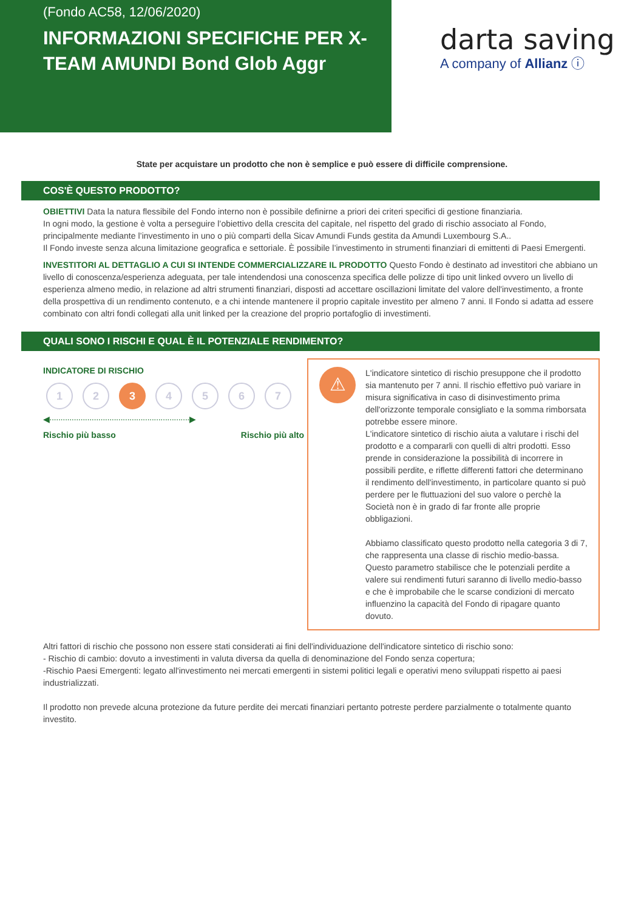(Fondo AC58, 12/06/2020)
INFORMAZIONI SPECIFICHE PER X-TEAM AMUNDI Bond Glob Aggr
darta saving
A company of Allianz ⓘ
State per acquistare un prodotto che non è semplice e può essere di difficile comprensione.
COS'È QUESTO PRODOTTO?
OBIETTIVI Data la natura flessibile del Fondo interno non è possibile definirne a priori dei criteri specifici di gestione finanziaria.
In ogni modo, la gestione è volta a perseguire l’obiettivo della crescita del capitale, nel rispetto del grado di rischio associato al Fondo, principalmente mediante l’investimento in uno o più comparti della Sicav Amundi Funds gestita da Amundi Luxembourg S.A..
Il Fondo investe senza alcuna limitazione geografica e settoriale. È possibile l’investimento in strumenti finanziari di emittenti di Paesi Emergenti.
INVESTITORI AL DETTAGLIO A CUI SI INTENDE COMMERCIALIZZARE IL PRODOTTO Questo Fondo è destinato ad investitori che abbiano un livello di conoscenza/esperienza adeguata, per tale intendendosi una conoscenza specifica delle polizze di tipo unit linked ovvero un livello di esperienza almeno medio, in relazione ad altri strumenti finanziari, disposti ad accettare oscillazioni limitate del valore dell'investimento, a fronte della prospettiva di un rendimento contenuto, e a chi intende mantenere il proprio capitale investito per almeno 7 anni. Il Fondo si adatta ad essere combinato con altri fondi collegati alla unit linked per la creazione del proprio portafoglio di investimenti.
QUALI SONO I RISCHI E QUAL È IL POTENZIALE RENDIMENTO?
INDICATORE DI RISCHIO
1 2 3 4 5 6 7
◀·······························································▶
Rischio più basso Rischio più alto
⚠
L'indicatore sintetico di rischio presuppone che il prodotto sia mantenuto per 7 anni. Il rischio effettivo può variare in misura significativa in caso di disinvestimento prima dell'orizzonte temporale consigliato e la somma rimborsata potrebbe essere minore.
L'indicatore sintetico di rischio aiuta a valutare i rischi del prodotto e a compararli con quelli di altri prodotti. Esso prende in considerazione la possibilità di incorrere in possibili perdite, e riflette differenti fattori che determinano il rendimento dell'investimento, in particolare quanto si può perdere per le fluttuazioni del suo valore o perchè la Società non è in grado di far fronte alle proprie obbligazioni.
Abbiamo classificato questo prodotto nella categoria 3 di 7, che rappresenta una classe di rischio medio-bassa. Questo parametro stabilisce che le potenziali perdite a valere sui rendimenti futuri saranno di livello medio-basso e che è improbabile che le scarse condizioni di mercato influenzino la capacità del Fondo di ripagare quanto dovuto.
Altri fattori di rischio che possono non essere stati considerati ai fini dell'individuazione dell'indicatore sintetico di rischio sono:
- Rischio di cambio: dovuto a investimenti in valuta diversa da quella di denominazione del Fondo senza copertura;
-Rischio Paesi Emergenti: legato all'investimento nei mercati emergenti in sistemi politici legali e operativi meno sviluppati rispetto ai paesi industrializzati.
Il prodotto non prevede alcuna protezione da future perdite dei mercati finanziari pertanto potreste perdere parzialmente o totalmente quanto investito.